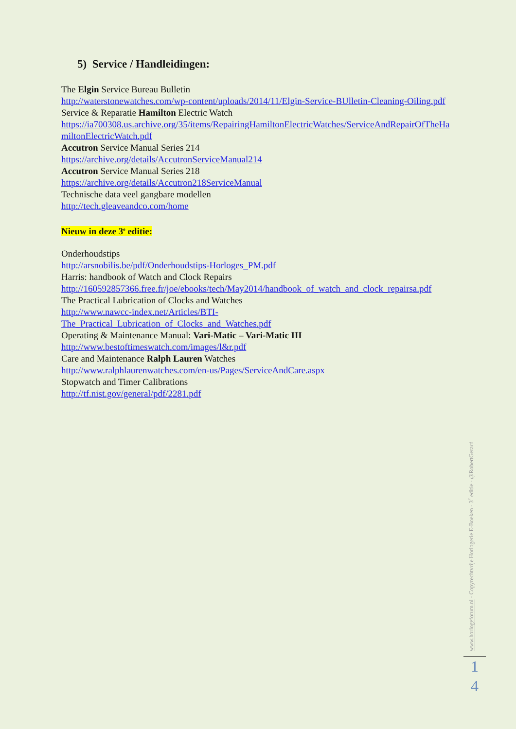5) Service / Handleidingen:
The Elgin Service Bureau Bulletin
http://waterstonewatches.com/wp-content/uploads/2014/11/Elgin-Service-BUlletin-Cleaning-Oiling.pdf
Service & Reparatie Hamilton Electric Watch
https://ia700308.us.archive.org/35/items/RepairingHamiltonElectricWatches/ServiceAndRepairOfTheHamiltonElectricWatch.pdf
Accutron Service Manual Series 214
https://archive.org/details/AccutronServiceManual214
Accutron Service Manual Series 218
https://archive.org/details/Accutron218ServiceManual
Technische data veel gangbare modellen
http://tech.gleaveandco.com/home
Nieuw in deze 3<sup>e</sup> editie:
Onderhoudstips
http://arsnobilis.be/pdf/Onderhoudstips-Horloges_PM.pdf
Harris: handbook of Watch and Clock Repairs
http://160592857366.free.fr/joe/ebooks/tech/May2014/handbook_of_watch_and_clock_repairsa.pdf
The Practical Lubrication of Clocks and Watches
http://www.nawcc-index.net/Articles/BTI-
The_Practical_Lubrication_of_Clocks_and_Watches.pdf
Operating & Maintenance Manual: Vari-Matic – Vari-Matic III
http://www.bestoftimeswatch.com/images/l&r.pdf
Care and Maintenance Ralph Lauren Watches
http://www.ralphlaurenwatches.com/en-us/Pages/ServiceAndCare.aspx
Stopwatch and Timer Calibrations
http://tf.nist.gov/general/pdf/2281.pdf
www.horlogeforum.nl - Copyrechtvrije Horlogerie E-Boeken - 3<sup>e</sup> editie - @RobertGerard
1
4